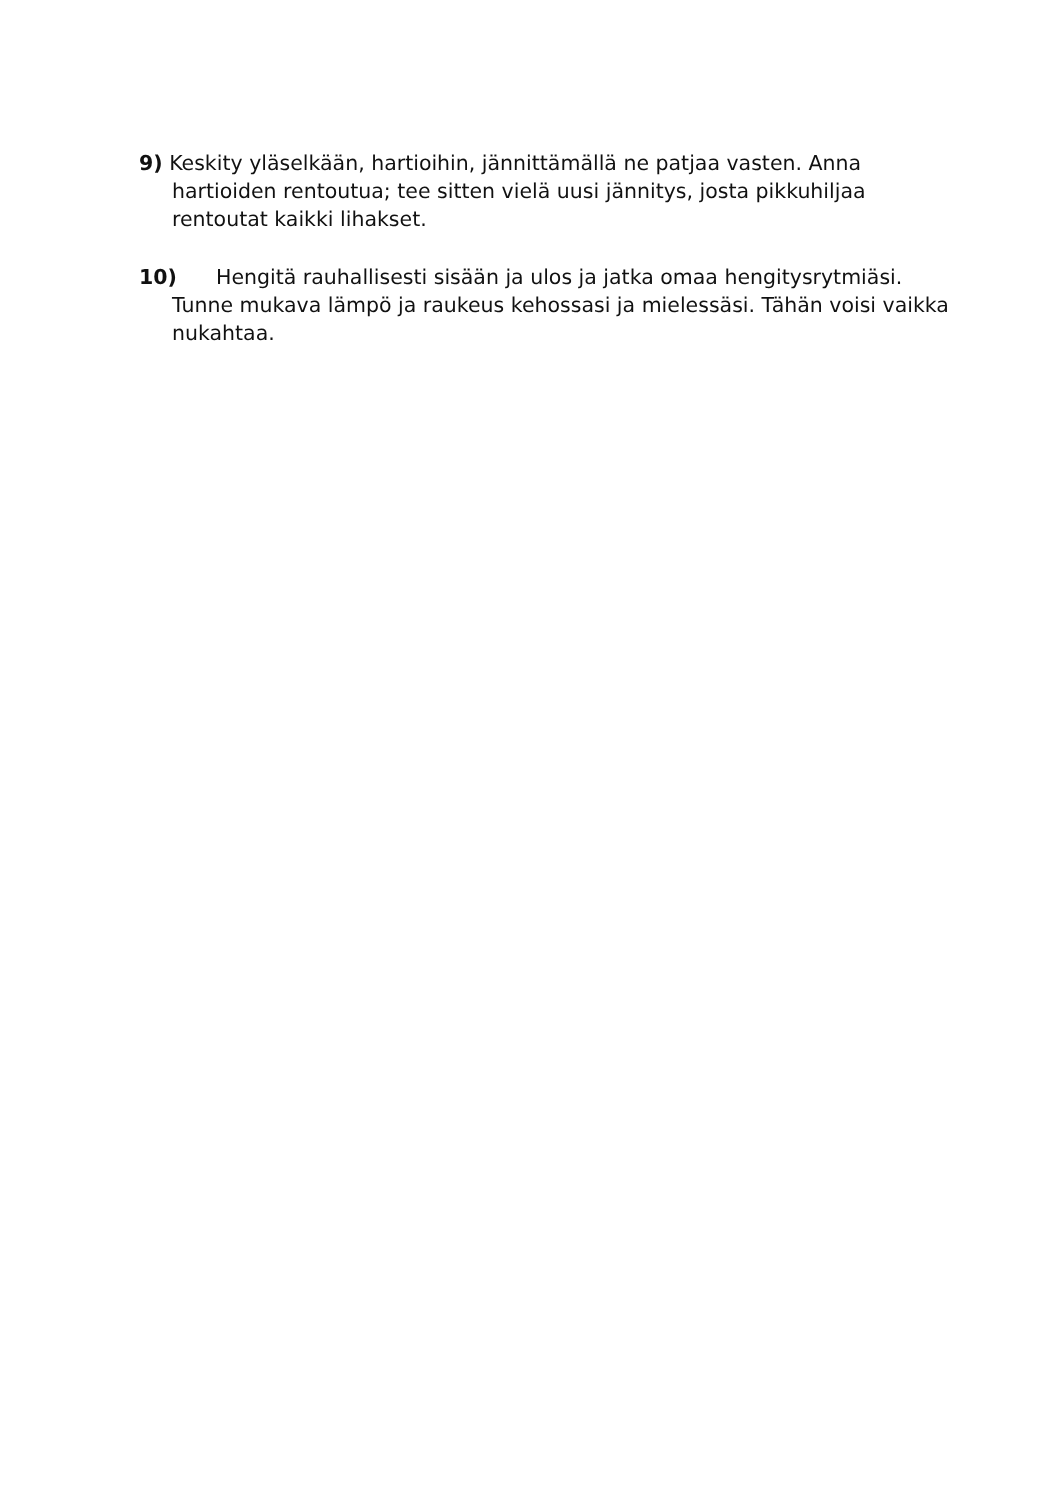9) Keskity yläselkään, hartioihin, jännittämällä ne patjaa vasten. Anna hartioiden rentoutua; tee sitten vielä uusi jännitys, josta pikkuhiljaa rentoutat kaikki lihakset.
10) Hengitä rauhallisesti sisään ja ulos ja jatka omaa hengitysrytmiäsi. Tunne mukava lämpö ja raukeus kehossasi ja mielessäsi. Tähän voisi vaikka nukahtaa.